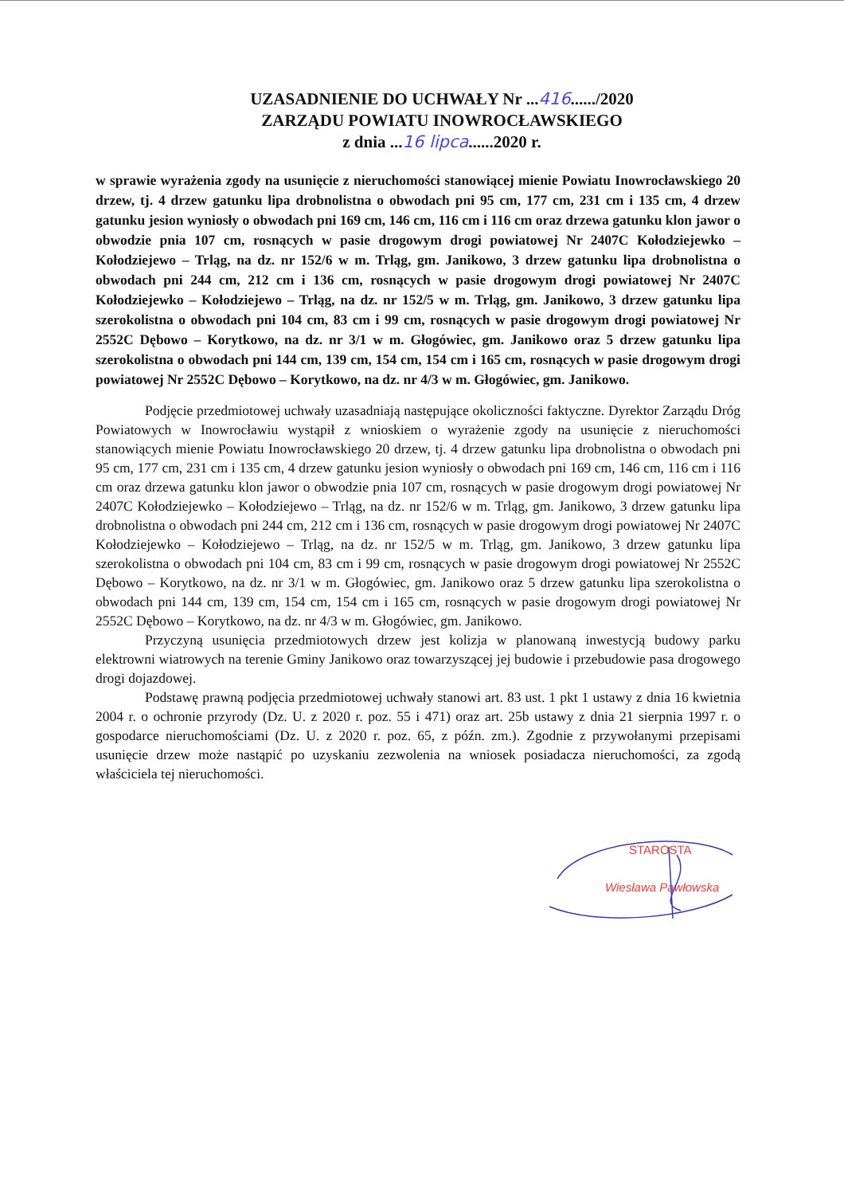UZASADNIENIE DO UCHWAŁY Nr ...416....../2020
ZARZĄDU POWIATU INOWROCŁAWSKIEGO
z dnia ...16 lipca......2020 r.
w sprawie wyrażenia zgody na usunięcie z nieruchomości stanowiącej mienie Powiatu Inowrocławskiego 20 drzew, tj. 4 drzew gatunku lipa drobnolistna o obwodach pni 95 cm, 177 cm, 231 cm i 135 cm, 4 drzew gatunku jesion wyniosły o obwodach pni 169 cm, 146 cm, 116 cm i 116 cm oraz drzewa gatunku klon jawor o obwodzie pnia 107 cm, rosnących w pasie drogowym drogi powiatowej Nr 2407C Kołodziejewko – Kołodziejewo – Trląg, na dz. nr 152/6 w m. Trląg, gm. Janikowo, 3 drzew gatunku lipa drobnolistna o obwodach pni 244 cm, 212 cm i 136 cm, rosnących w pasie drogowym drogi powiatowej Nr 2407C Kołodziejewko – Kołodziejewo – Trląg, na dz. nr 152/5 w m. Trląg, gm. Janikowo, 3 drzew gatunku lipa szerokolistna o obwodach pni 104 cm, 83 cm i 99 cm, rosnących w pasie drogowym drogi powiatowej Nr 2552C Dębowo – Korytkowo, na dz. nr 3/1 w m. Głogówiec, gm. Janikowo oraz 5 drzew gatunku lipa szerokolistna o obwodach pni 144 cm, 139 cm, 154 cm, 154 cm i 165 cm, rosnących w pasie drogowym drogi powiatowej Nr 2552C Dębowo – Korytkowo, na dz. nr 4/3 w m. Głogówiec, gm. Janikowo.
Podjęcie przedmiotowej uchwały uzasadniają następujące okoliczności faktyczne. Dyrektor Zarządu Dróg Powiatowych w Inowrocławiu wystąpił z wnioskiem o wyrażenie zgody na usunięcie z nieruchomości stanowiących mienie Powiatu Inowrocławskiego 20 drzew, tj. 4 drzew gatunku lipa drobnolistna o obwodach pni 95 cm, 177 cm, 231 cm i 135 cm, 4 drzew gatunku jesion wyniosły o obwodach pni 169 cm, 146 cm, 116 cm i 116 cm oraz drzewa gatunku klon jawor o obwodzie pnia 107 cm, rosnących w pasie drogowym drogi powiatowej Nr 2407C Kołodziejewko – Kołodziejewo – Trląg, na dz. nr 152/6 w m. Trląg, gm. Janikowo, 3 drzew gatunku lipa drobnolistna o obwodach pni 244 cm, 212 cm i 136 cm, rosnących w pasie drogowym drogi powiatowej Nr 2407C Kołodziejewko – Kołodziejewo – Trląg, na dz. nr 152/5 w m. Trląg, gm. Janikowo, 3 drzew gatunku lipa szerokolistna o obwodach pni 104 cm, 83 cm i 99 cm, rosnących w pasie drogowym drogi powiatowej Nr 2552C Dębowo – Korytkowo, na dz. nr 3/1 w m. Głogówiec, gm. Janikowo oraz 5 drzew gatunku lipa szerokolistna o obwodach pni 144 cm, 139 cm, 154 cm, 154 cm i 165 cm, rosnących w pasie drogowym drogi powiatowej Nr 2552C Dębowo – Korytkowo, na dz. nr 4/3 w m. Głogówiec, gm. Janikowo.
Przyczyną usunięcia przedmiotowych drzew jest kolizja w planowaną inwestycją budowy parku elektrowni wiatrowych na terenie Gminy Janikowo oraz towarzyszącej jej budowie i przebudowie pasa drogowego drogi dojazdowej.
Podstawę prawną podjęcia przedmiotowej uchwały stanowi art. 83 ust. 1 pkt 1 ustawy z dnia 16 kwietnia 2004 r. o ochronie przyrody (Dz. U. z 2020 r. poz. 55 i 471) oraz art. 25b ustawy z dnia 21 sierpnia 1997 r. o gospodarce nieruchomościami (Dz. U. z 2020 r. poz. 65, z późn. zm.). Zgodnie z przywołanymi przepisami usunięcie drzew może nastąpić po uzyskaniu zezwolenia na wniosek posiadacza nieruchomości, za zgodą właściciela tej nieruchomości.
STAROSTA
Wiesława Pawłowska